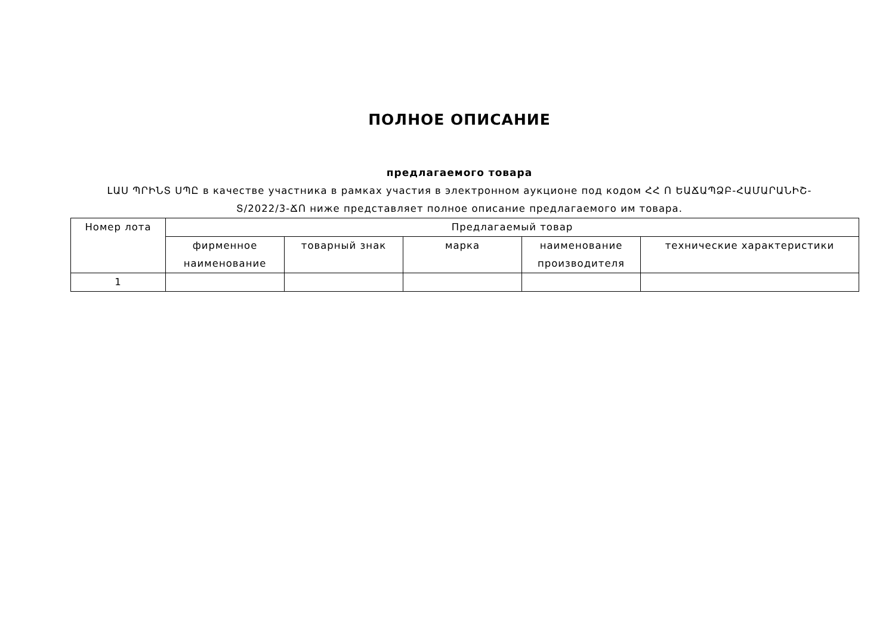ПОЛНОЕ ОПИСАНИЕ
предлагаемого товара
ԼԱՍ ՊՐԻՆՏ ՍՊԸ в качестве участника в рамках участия в электронном аукционе под кодом ՀՀ Ո ԵԱՃԱՊՁԲ-ՀԱՄԱՐԱՆԻՇ-Տ/2022/3-ՃՈ ниже представляет полное описание предлагаемого им товара.
| Номер лота | Предлагаемый товар | | | | |
| --- | --- | --- | --- | --- | --- |
| | фирменное наименование | товарный знак | марка | наименование производителя | технические характеристики |
| 1 | | | | | |